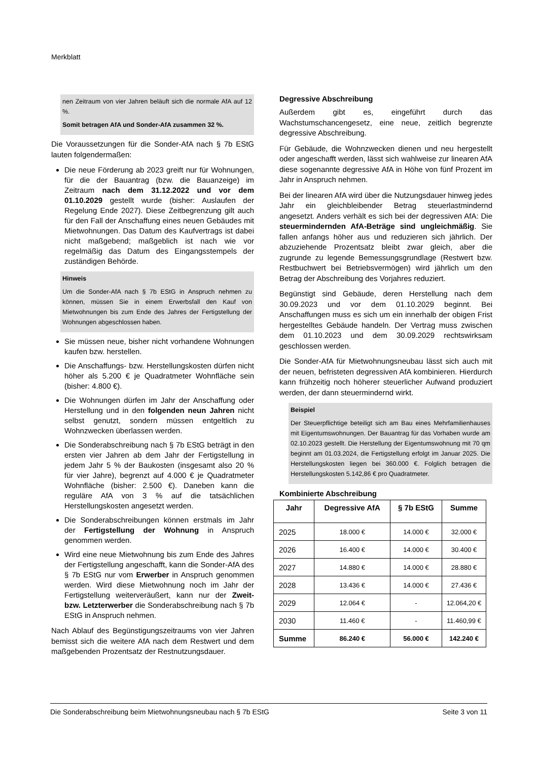Merkblatt
nen Zeitraum von vier Jahren beläuft sich die normale AfA auf 12 %.
Somit betragen AfA und Sonder-AfA zusammen 32 %.
Die Voraussetzungen für die Sonder-AfA nach § 7b EStG lauten folgendermaßen:
Die neue Förderung ab 2023 greift nur für Wohnungen, für die der Bauantrag (bzw. die Bauanzeige) im Zeitraum nach dem 31.12.2022 und vor dem 01.10.2029 gestellt wurde (bisher: Auslaufen der Regelung Ende 2027). Diese Zeitbegrenzung gilt auch für den Fall der Anschaffung eines neuen Gebäudes mit Mietwohnungen. Das Datum des Kaufvertrags ist dabei nicht maßgebend; maßgeblich ist nach wie vor regelmäßig das Datum des Eingangsstempels der zuständigen Behörde.
Hinweis
Um die Sonder-AfA nach § 7b EStG in Anspruch nehmen zu können, müssen Sie in einem Erwerbsfall den Kauf von Mietwohnungen bis zum Ende des Jahres der Fertigstellung der Wohnungen abgeschlossen haben.
Sie müssen neue, bisher nicht vorhandene Wohnungen kaufen bzw. herstellen.
Die Anschaffungs- bzw. Herstellungskosten dürfen nicht höher als 5.200 € je Quadratmeter Wohnfläche sein (bisher: 4.800 €).
Die Wohnungen dürfen im Jahr der Anschaffung oder Herstellung und in den folgenden neun Jahren nicht selbst genutzt, sondern müssen entgeltlich zu Wohnzwecken überlassen werden.
Die Sonderabschreibung nach § 7b EStG beträgt in den ersten vier Jahren ab dem Jahr der Fertigstellung in jedem Jahr 5 % der Baukosten (insgesamt also 20 % für vier Jahre), begrenzt auf 4.000 € je Quadratmeter Wohnfläche (bisher: 2.500 €). Daneben kann die reguläre AfA von 3 % auf die tatsächlichen Herstellungskosten angesetzt werden.
Die Sonderabschreibungen können erstmals im Jahr der Fertigstellung der Wohnung in Anspruch genommen werden.
Wird eine neue Mietwohnung bis zum Ende des Jahres der Fertigstellung angeschafft, kann die Sonder-AfA des § 7b EStG nur vom Erwerber in Anspruch genommen werden. Wird diese Mietwohnung noch im Jahr der Fertigstellung weiterveräußert, kann nur der Zweit- bzw. Letzterwerber die Sonderabschreibung nach § 7b EStG in Anspruch nehmen.
Nach Ablauf des Begünstigungszeitraums von vier Jahren bemisst sich die weitere AfA nach dem Restwert und dem maßgebenden Prozentsatz der Restnutzungsdauer.
Degressive Abschreibung
Außerdem gibt es, eingeführt durch das Wachstumschancengesetz, eine neue, zeitlich begrenzte degressive Abschreibung.
Für Gebäude, die Wohnzwecken dienen und neu hergestellt oder angeschafft werden, lässt sich wahlweise zur linearen AfA diese sogenannte degressive AfA in Höhe von fünf Prozent im Jahr in Anspruch nehmen.
Bei der linearen AfA wird über die Nutzungsdauer hinweg jedes Jahr ein gleichbleibender Betrag steuerlastmindernd angesetzt. Anders verhält es sich bei der degressiven AfA: Die steuermindernden AfA-Beträge sind ungleichmäßig. Sie fallen anfangs höher aus und reduzieren sich jährlich. Der abzuziehende Prozentsatz bleibt zwar gleich, aber die zugrunde zu legende Bemessungsgrundlage (Restwert bzw. Restbuchwert bei Betriebsvermögen) wird jährlich um den Betrag der Abschreibung des Vorjahres reduziert.
Begünstigt sind Gebäude, deren Herstellung nach dem 30.09.2023 und vor dem 01.10.2029 beginnt. Bei Anschaffungen muss es sich um ein innerhalb der obigen Frist hergestelltes Gebäude handeln. Der Vertrag muss zwischen dem 01.10.2023 und dem 30.09.2029 rechtswirksam geschlossen werden.
Die Sonder-AfA für Mietwohnungsneubau lässt sich auch mit der neuen, befristeten degressiven AfA kombinieren. Hierdurch kann frühzeitig noch höherer steuerlicher Aufwand produziert werden, der dann steuermindernd wirkt.
Beispiel
Der Steuerpflichtige beteiligt sich am Bau eines Mehrfamilienhauses mit Eigentumswohnungen. Der Bauantrag für das Vorhaben wurde am 02.10.2023 gestellt. Die Herstellung der Eigentumswohnung mit 70 qm beginnt am 01.03.2024, die Fertigstellung erfolgt im Januar 2025. Die Herstellungskosten liegen bei 360.000 €. Folglich betragen die Herstellungskosten 5.142,86 € pro Quadratmeter.
Kombinierte Abschreibung
| Jahr | Degressive AfA | § 7b EStG | Summe |
| --- | --- | --- | --- |
| 2025 | 18.000 € | 14.000 € | 32.000 € |
| 2026 | 16.400 € | 14.000 € | 30.400 € |
| 2027 | 14.880 € | 14.000 € | 28.880 € |
| 2028 | 13.436 € | 14.000 € | 27.436 € |
| 2029 | 12.064 € | - | 12.064,20 € |
| 2030 | 11.460 € | - | 11.460,99 € |
| Summe | 86.240 € | 56.000 € | 142.240 € |
Die Sonderabschreibung beim Mietwohnungsneubau nach § 7b EStG Seite 3 von 11